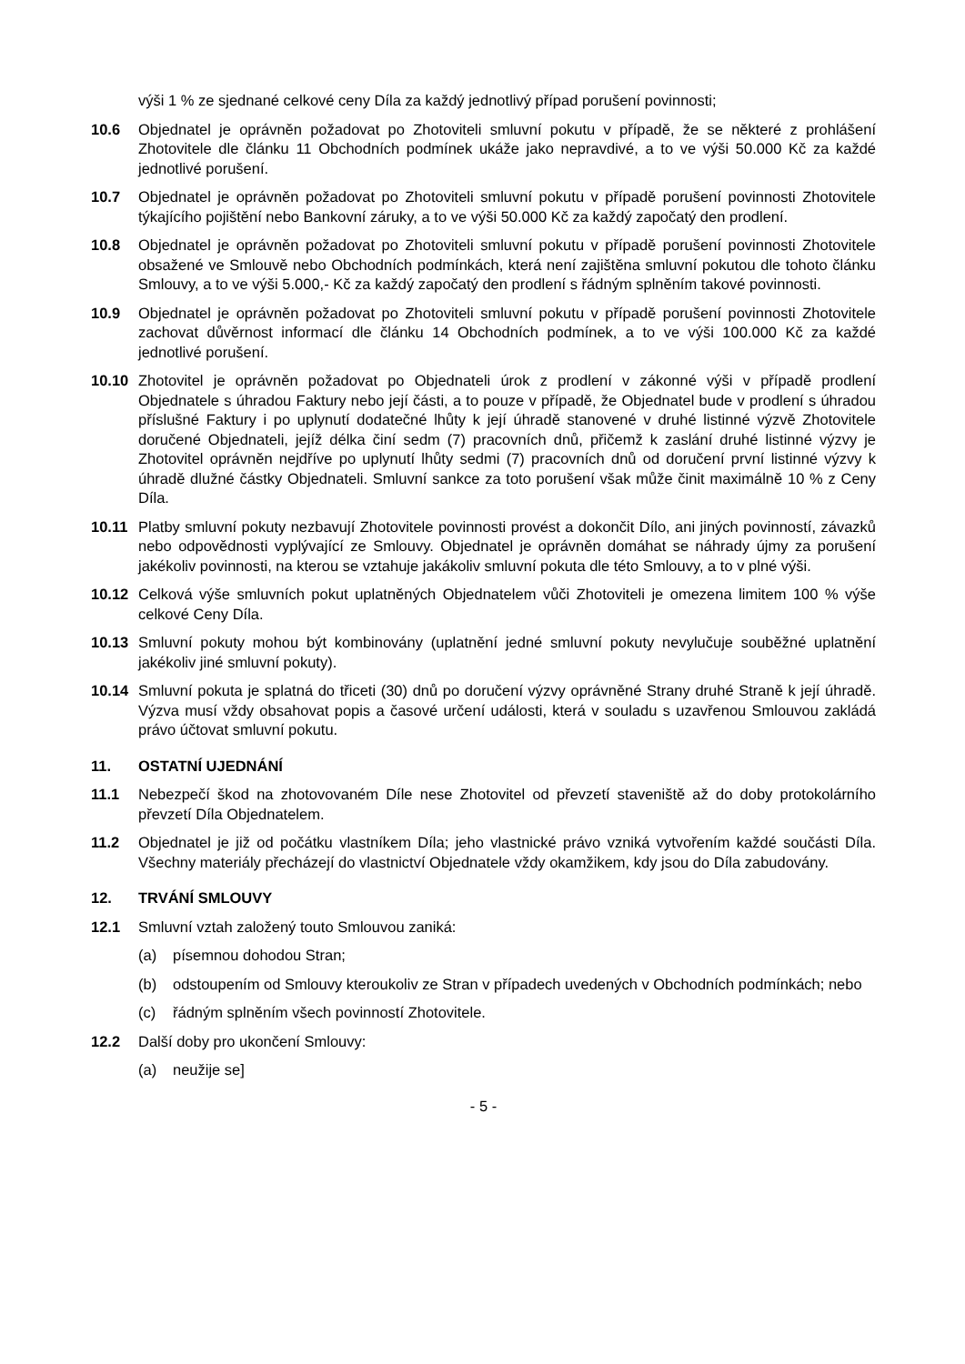výši 1 % ze sjednané celkové ceny Díla za každý jednotlivý případ porušení povinnosti;
10.6 Objednatel je oprávněn požadovat po Zhotoviteli smluvní pokutu v případě, že se některé z prohlášení Zhotovitele dle článku 11 Obchodních podmínek ukáže jako nepravdivé, a to ve výši 50.000 Kč za každé jednotlivé porušení.
10.7 Objednatel je oprávněn požadovat po Zhotoviteli smluvní pokutu v případě porušení povinnosti Zhotovitele týkajícího pojištění nebo Bankovní záruky, a to ve výši 50.000 Kč za každý započatý den prodlení.
10.8 Objednatel je oprávněn požadovat po Zhotoviteli smluvní pokutu v případě porušení povinnosti Zhotovitele obsažené ve Smlouvě nebo Obchodních podmínkách, která není zajištěna smluvní pokutou dle tohoto článku Smlouvy, a to ve výši 5.000,- Kč za každý započatý den prodlení s řádným splněním takové povinnosti.
10.9 Objednatel je oprávněn požadovat po Zhotoviteli smluvní pokutu v případě porušení povinnosti Zhotovitele zachovat důvěrnost informací dle článku 14 Obchodních podmínek, a to ve výši 100.000 Kč za každé jednotlivé porušení.
10.10 Zhotovitel je oprávněn požadovat po Objednateli úrok z prodlení v zákonné výši v případě prodlení Objednatele s úhradou Faktury nebo její části, a to pouze v případě, že Objednatel bude v prodlení s úhradou příslušné Faktury i po uplynutí dodatečné lhůty k její úhradě stanovené v druhé listinné výzvě Zhotovitele doručené Objednateli, jejíž délka činí sedm (7) pracovních dnů, přičemž k zaslání druhé listinné výzvy je Zhotovitel oprávněn nejdříve po uplynutí lhůty sedmi (7) pracovních dnů od doručení první listinné výzvy k úhradě dlužné částky Objednateli. Smluvní sankce za toto porušení však může činit maximálně 10 % z Ceny Díla.
10.11 Platby smluvní pokuty nezbavují Zhotovitele povinnosti provést a dokončit Dílo, ani jiných povinností, závazků nebo odpovědnosti vyplývající ze Smlouvy. Objednatel je oprávněn domáhat se náhrady újmy za porušení jakékoliv povinnosti, na kterou se vztahuje jakákoliv smluvní pokuta dle této Smlouvy, a to v plné výši.
10.12 Celková výše smluvních pokut uplatněných Objednatelem vůči Zhotoviteli je omezena limitem 100 % výše celkové Ceny Díla.
10.13 Smluvní pokuty mohou být kombinovány (uplatnění jedné smluvní pokuty nevylučuje souběžné uplatnění jakékoliv jiné smluvní pokuty).
10.14 Smluvní pokuta je splatná do třiceti (30) dnů po doručení výzvy oprávněné Strany druhé Straně k její úhradě. Výzva musí vždy obsahovat popis a časové určení události, která v souladu s uzavřenou Smlouvou zakládá právo účtovat smluvní pokutu.
11. OSTATNÍ UJEDNÁNÍ
11.1 Nebezpečí škod na zhotovovaném Díle nese Zhotovitel od převzetí staveniště až do doby protokolárního převzetí Díla Objednatelem.
11.2 Objednatel je již od počátku vlastníkem Díla; jeho vlastnické právo vzniká vytvořením každé součásti Díla. Všechny materiály přecházejí do vlastnictví Objednatele vždy okamžikem, kdy jsou do Díla zabudovány.
12. TRVÁNÍ SMLOUVY
12.1 Smluvní vztah založený touto Smlouvou zaniká:
(a) písemnou dohodou Stran;
(b) odstoupením od Smlouvy kteroukoliv ze Stran v případech uvedených v Obchodních podmínkách; nebo
(c) řádným splněním všech povinností Zhotovitele.
12.2 Další doby pro ukončení Smlouvy:
(a) neužije se]
- 5 -